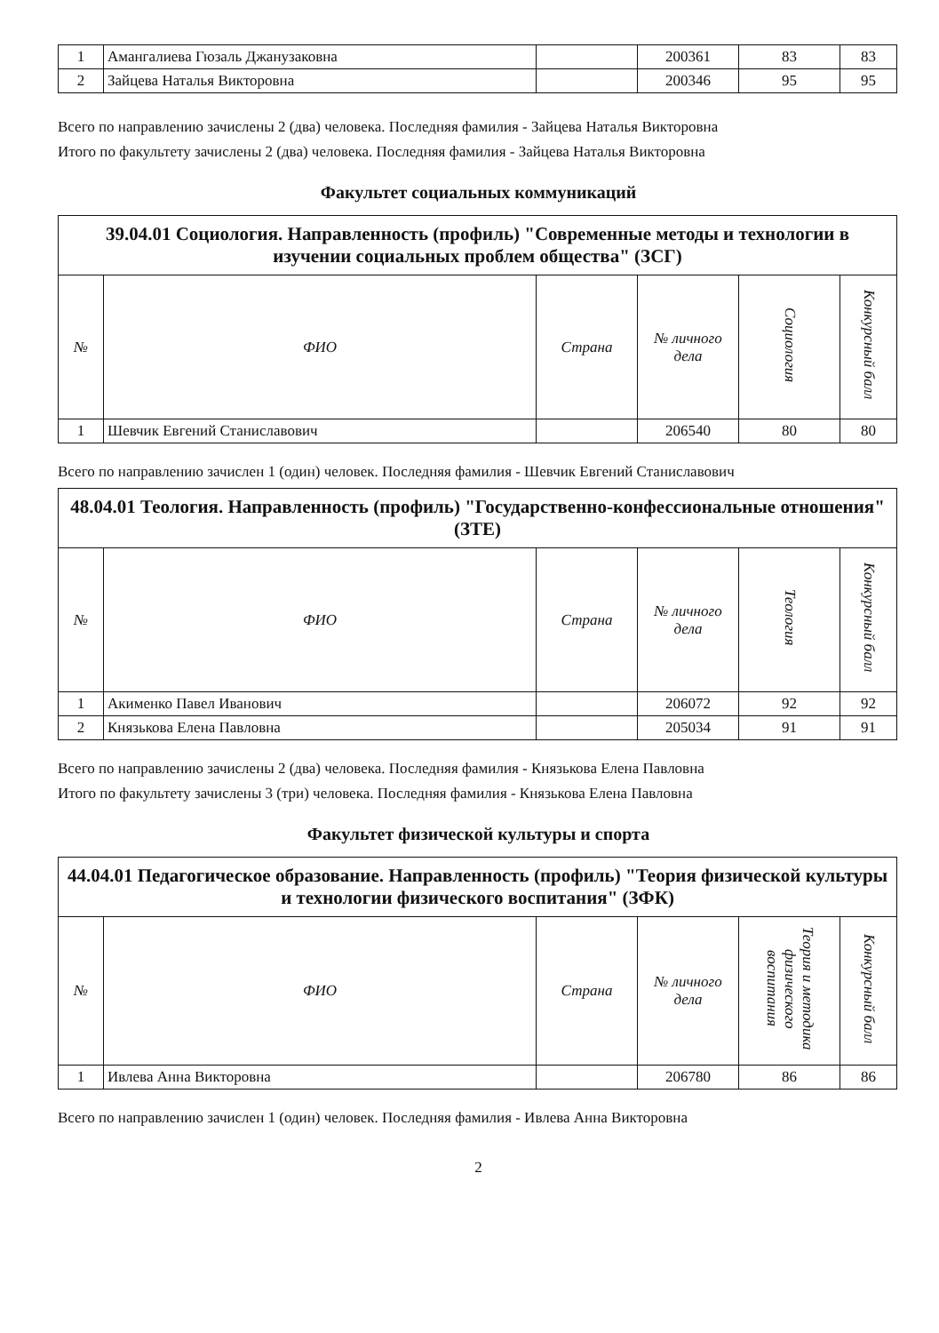| 1 | Амангалиева Гюзаль Джанузаковна | | 200361 | 83 | 83 |
| 2 | Зайцева Наталья Викторовна | | 200346 | 95 | 95 |
Всего по направлению зачислены 2 (два) человека. Последняя фамилия - Зайцева Наталья Викторовна
Итого по факультету зачислены 2 (два) человека. Последняя фамилия - Зайцева Наталья Викторовна
Факультет социальных коммуникаций
| 39.04.01 Социология. Направленность (профиль) "Современные методы и технологии в изучении социальных проблем общества" (ЗСГ) | | | | | |
| № | ФИО | Страна | № личного дела | Социология | Конкурсный балл |
| 1 | Шевчик Евгений Станиславович | | 206540 | 80 | 80 |
Всего по направлению зачислен 1 (один) человек. Последняя фамилия - Шевчик Евгений Станиславович
| 48.04.01 Теология. Направленность (профиль) "Государственно-конфессиональные отношения" (ЗТЕ) | | | | | |
| № | ФИО | Страна | № личного дела | Теология | Конкурсный балл |
| 1 | Акименко Павел Иванович | | 206072 | 92 | 92 |
| 2 | Князькова Елена Павловна | | 205034 | 91 | 91 |
Всего по направлению зачислены 2 (два) человека. Последняя фамилия - Князькова Елена Павловна
Итого по факультету зачислены 3 (три) человека. Последняя фамилия - Князькова Елена Павловна
Факультет физической культуры и спорта
| 44.04.01 Педагогическое образование. Направленность (профиль) "Теория физической культуры и технологии физического воспитания" (ЗФК) | | | | | |
| № | ФИО | Страна | № личного дела | Теория и методика физического воспитания | Конкурсный балл |
| 1 | Ивлева Анна Викторовна | | 206780 | 86 | 86 |
Всего по направлению зачислен 1 (один) человек. Последняя фамилия - Ивлева Анна Викторовна
2